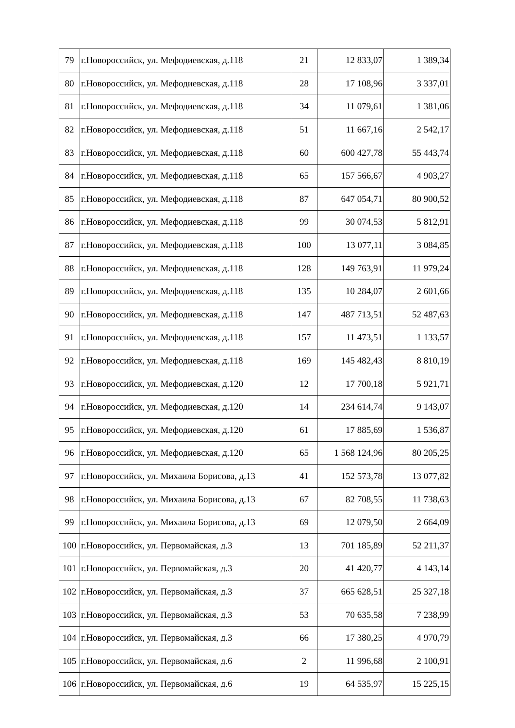| 79 | г.Новороссийск, ул. Мефодиевская, д.118 | 21 | 12 833,07 | 1 389,34 |
| 80 | г.Новороссийск, ул. Мефодиевская, д.118 | 28 | 17 108,96 | 3 337,01 |
| 81 | г.Новороссийск, ул. Мефодиевская, д.118 | 34 | 11 079,61 | 1 381,06 |
| 82 | г.Новороссийск, ул. Мефодиевская, д.118 | 51 | 11 667,16 | 2 542,17 |
| 83 | г.Новороссийск, ул. Мефодиевская, д.118 | 60 | 600 427,78 | 55 443,74 |
| 84 | г.Новороссийск, ул. Мефодиевская, д.118 | 65 | 157 566,67 | 4 903,27 |
| 85 | г.Новороссийск, ул. Мефодиевская, д.118 | 87 | 647 054,71 | 80 900,52 |
| 86 | г.Новороссийск, ул. Мефодиевская, д.118 | 99 | 30 074,53 | 5 812,91 |
| 87 | г.Новороссийск, ул. Мефодиевская, д.118 | 100 | 13 077,11 | 3 084,85 |
| 88 | г.Новороссийск, ул. Мефодиевская, д.118 | 128 | 149 763,91 | 11 979,24 |
| 89 | г.Новороссийск, ул. Мефодиевская, д.118 | 135 | 10 284,07 | 2 601,66 |
| 90 | г.Новороссийск, ул. Мефодиевская, д.118 | 147 | 487 713,51 | 52 487,63 |
| 91 | г.Новороссийск, ул. Мефодиевская, д.118 | 157 | 11 473,51 | 1 133,57 |
| 92 | г.Новороссийск, ул. Мефодиевская, д.118 | 169 | 145 482,43 | 8 810,19 |
| 93 | г.Новороссийск, ул. Мефодиевская, д.120 | 12 | 17 700,18 | 5 921,71 |
| 94 | г.Новороссийск, ул. Мефодиевская, д.120 | 14 | 234 614,74 | 9 143,07 |
| 95 | г.Новороссийск, ул. Мефодиевская, д.120 | 61 | 17 885,69 | 1 536,87 |
| 96 | г.Новороссийск, ул. Мефодиевская, д.120 | 65 | 1 568 124,96 | 80 205,25 |
| 97 | г.Новороссийск, ул. Михаила Борисова, д.13 | 41 | 152 573,78 | 13 077,82 |
| 98 | г.Новороссийск, ул. Михаила Борисова, д.13 | 67 | 82 708,55 | 11 738,63 |
| 99 | г.Новороссийск, ул. Михаила Борисова, д.13 | 69 | 12 079,50 | 2 664,09 |
| 100 | г.Новороссийск, ул. Первомайская, д.3 | 13 | 701 185,89 | 52 211,37 |
| 101 | г.Новороссийск, ул. Первомайская, д.3 | 20 | 41 420,77 | 4 143,14 |
| 102 | г.Новороссийск, ул. Первомайская, д.3 | 37 | 665 628,51 | 25 327,18 |
| 103 | г.Новороссийск, ул. Первомайская, д.3 | 53 | 70 635,58 | 7 238,99 |
| 104 | г.Новороссийск, ул. Первомайская, д.3 | 66 | 17 380,25 | 4 970,79 |
| 105 | г.Новороссийск, ул. Первомайская, д.6 | 2 | 11 996,68 | 2 100,91 |
| 106 | г.Новороссийск, ул. Первомайская, д.6 | 19 | 64 535,97 | 15 225,15 |